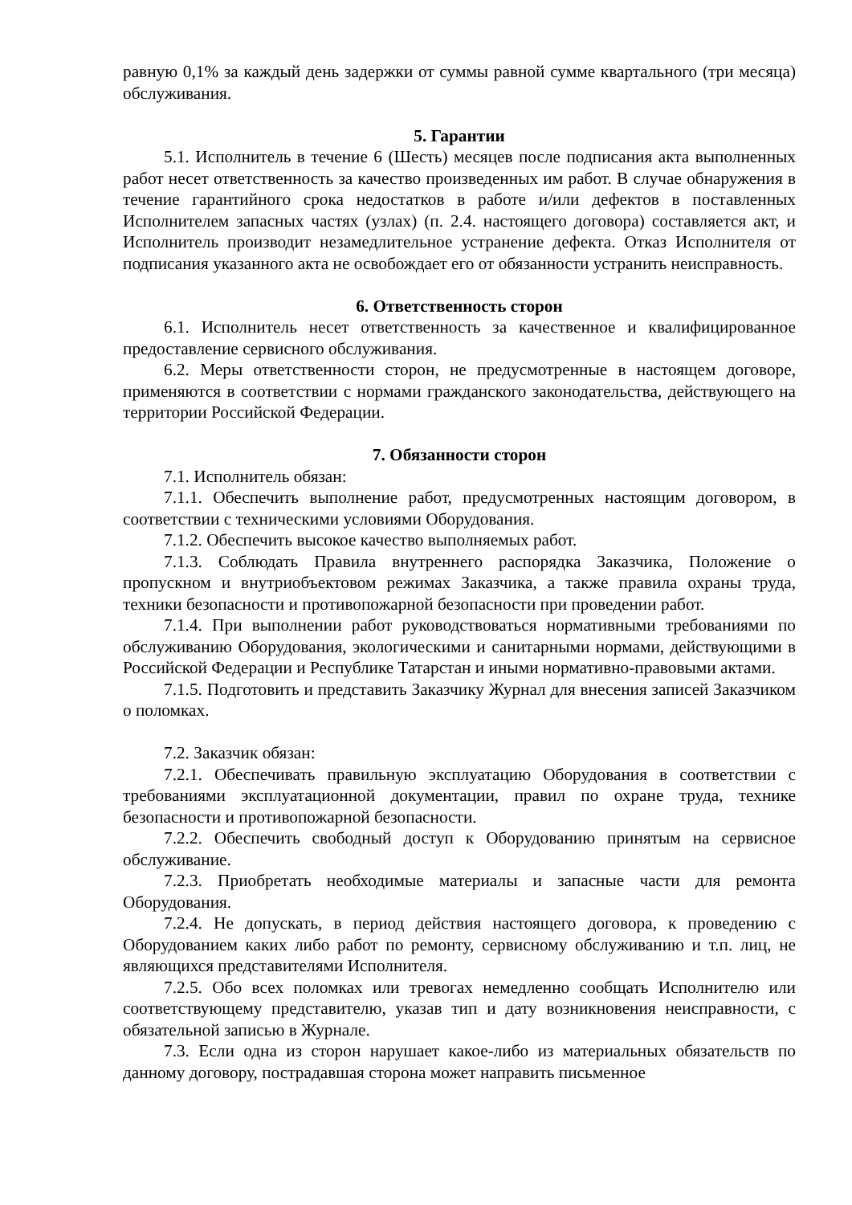равную 0,1% за каждый день задержки от суммы равной сумме квартального (три месяца) обслуживания.
5. Гарантии
5.1. Исполнитель в течение 6 (Шесть) месяцев после подписания акта выполненных работ несет ответственность за качество произведенных им работ. В случае обнаружения в течение гарантийного срока недостатков в работе и/или дефектов в поставленных Исполнителем запасных частях (узлах) (п. 2.4. настоящего договора) составляется акт, и Исполнитель производит незамедлительное устранение дефекта. Отказ Исполнителя от подписания указанного акта не освобождает его от обязанности устранить неисправность.
6. Ответственность сторон
6.1. Исполнитель несет ответственность за качественное и квалифицированное предоставление сервисного обслуживания.
6.2. Меры ответственности сторон, не предусмотренные в настоящем договоре, применяются в соответствии с нормами гражданского законодательства, действующего на территории Российской Федерации.
7. Обязанности сторон
7.1. Исполнитель обязан:
7.1.1. Обеспечить выполнение работ, предусмотренных настоящим договором, в соответствии с техническими условиями Оборудования.
7.1.2. Обеспечить высокое качество выполняемых работ.
7.1.3. Соблюдать Правила внутреннего распорядка Заказчика, Положение о пропускном и внутриобъектовом режимах Заказчика, а также правила охраны труда, техники безопасности и противопожарной безопасности при проведении работ.
7.1.4. При выполнении работ руководствоваться нормативными требованиями по обслуживанию Оборудования, экологическими и санитарными нормами, действующими в Российской Федерации и Республике Татарстан и иными нормативно-правовыми актами.
7.1.5. Подготовить и представить Заказчику Журнал для внесения записей Заказчиком о поломках.
7.2. Заказчик обязан:
7.2.1. Обеспечивать правильную эксплуатацию Оборудования в соответствии с требованиями эксплуатационной документации, правил по охране труда, технике безопасности и противопожарной безопасности.
7.2.2. Обеспечить свободный доступ к Оборудованию принятым на сервисное обслуживание.
7.2.3. Приобретать необходимые материалы и запасные части для ремонта Оборудования.
7.2.4. Не допускать, в период действия настоящего договора, к проведению с Оборудованием каких либо работ по ремонту, сервисному обслуживанию и т.п. лиц, не являющихся представителями Исполнителя.
7.2.5. Обо всех поломках или тревогах немедленно сообщать Исполнителю или соответствующему представителю, указав тип и дату возникновения неисправности, с обязательной записью в Журнале.
7.3. Если одна из сторон нарушает какое-либо из материальных обязательств по данному договору, пострадавшая сторона может направить письменное